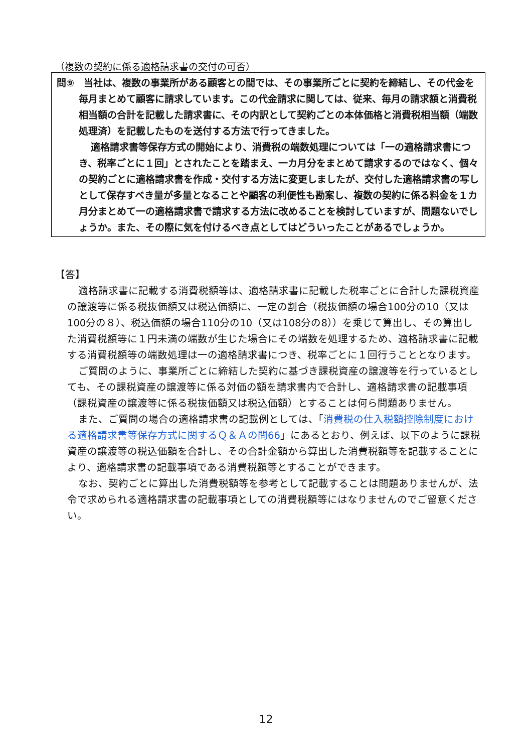（複数の契約に係る適格請求書の交付の可否）
問⑨　当社は、複数の事業所がある顧客との間では、その事業所ごとに契約を締結し、その代金を毎月まとめて顧客に請求しています。この代金請求に関しては、従来、毎月の請求額と消費税相当額の合計を記載した請求書に、その内訳として契約ごとの本体価格と消費税相当額（端数処理済）を記載したものを送付する方法で行ってきました。
適格請求書等保存方式の開始により、消費税の端数処理については「一の適格請求書につき、税率ごとに１回」とされたことを踏まえ、一カ月分をまとめて請求するのではなく、個々の契約ごとに適格請求書を作成・交付する方法に変更しましたが、交付した適格請求書の写しとして保存すべき量が多量となることや顧客の利便性も勘案し、複数の契約に係る料金を１カ月分まとめて一の適格請求書で請求する方法に改めることを検討していますが、問題ないでしょうか。また、その際に気を付けるべき点としてはどういったことがあるでしょうか。
【答】
適格請求書に記載する消費税額等は、適格請求書に記載した税率ごとに合計した課税資産の譲渡等に係る税抜価額又は税込価額に、一定の割合（税抜価額の場合100分の10（又は100分の８）、税込価額の場合110分の10（又は108分の8））を乗じて算出し、その算出した消費税額等に１円未満の端数が生じた場合にその端数を処理するため、適格請求書に記載する消費税額等の端数処理は一の適格請求書につき、税率ごとに１回行うこととなります。
ご質問のように、事業所ごとに締結した契約に基づき課税資産の譲渡等を行っているとしても、その課税資産の譲渡等に係る対価の額を請求書内で合計し、適格請求書の記載事項（課税資産の譲渡等に係る税抜価額又は税込価額）とすることは何ら問題ありません。
また、ご質問の場合の適格請求書の記載例としては、「消費税の仕入税額控除制度における適格請求書等保存方式に関するＱ＆Ａの問66」にあるとおり、例えば、以下のように課税資産の譲渡等の税込価額を合計し、その合計金額から算出した消費税額等を記載することにより、適格請求書の記載事項である消費税額等とすることができます。
なお、契約ごとに算出した消費税額等を参考として記載することは問題ありませんが、法令で求められる適格請求書の記載事項としての消費税額等にはなりませんのでご留意ください。
12